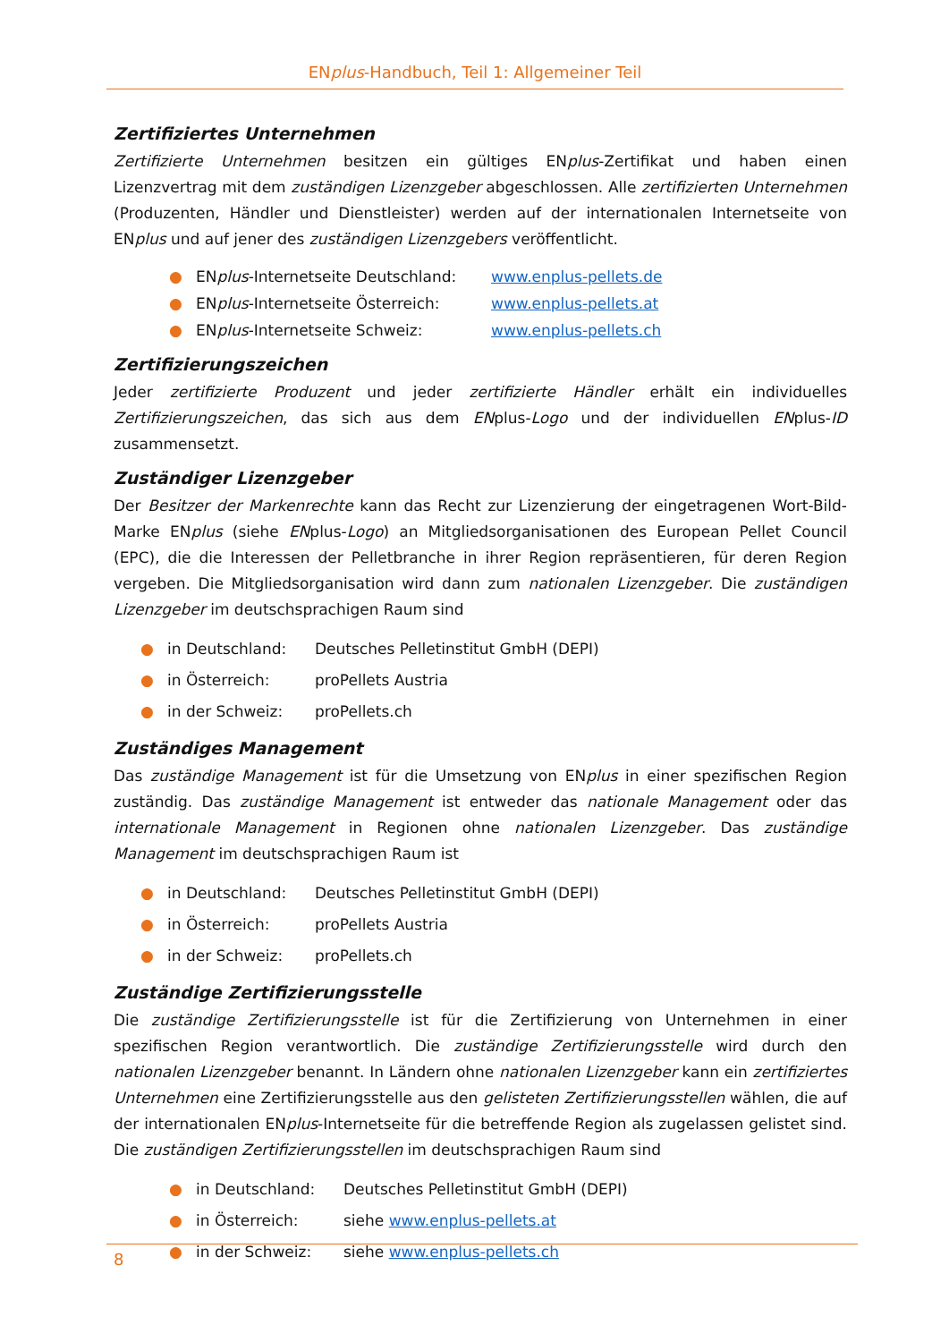ENplus-Handbuch, Teil 1: Allgemeiner Teil
Zertifiziertes Unternehmen
Zertifizierte Unternehmen besitzen ein gültiges ENplus-Zertifikat und haben einen Lizenzvertrag mit dem zuständigen Lizenzgeber abgeschlossen. Alle zertifizierten Unternehmen (Produzenten, Händler und Dienstleister) werden auf der internationalen Internetseite von ENplus und auf jener des zuständigen Lizenzgebers veröffentlicht.
● ENplus-Internetseite Deutschland: www.enplus-pellets.de
● ENplus-Internetseite Österreich: www.enplus-pellets.at
● ENplus-Internetseite Schweiz: www.enplus-pellets.ch
Zertifizierungszeichen
Jeder zertifizierte Produzent und jeder zertifizierte Händler erhält ein individuelles Zertifizierungszeichen, das sich aus dem ENplus-Logo und der individuellen ENplus-ID zusammensetzt.
Zuständiger Lizenzgeber
Der Besitzer der Markenrechte kann das Recht zur Lizenzierung der eingetragenen Wort-Bild-Marke ENplus (siehe ENplus-Logo) an Mitgliedsorganisationen des European Pellet Council (EPC), die die Interessen der Pelletbranche in ihrer Region repräsentieren, für deren Region vergeben. Die Mitgliedsorganisation wird dann zum nationalen Lizenzgeber. Die zuständigen Lizenzgeber im deutschsprachigen Raum sind
● in Deutschland: Deutsches Pelletinstitut GmbH (DEPI)
● in Österreich: proPellets Austria
● in der Schweiz: proPellets.ch
Zuständiges Management
Das zuständige Management ist für die Umsetzung von ENplus in einer spezifischen Region zuständig. Das zuständige Management ist entweder das nationale Management oder das internationale Management in Regionen ohne nationalen Lizenzgeber. Das zuständige Management im deutschsprachigen Raum ist
● in Deutschland: Deutsches Pelletinstitut GmbH (DEPI)
● in Österreich: proPellets Austria
● in der Schweiz: proPellets.ch
Zuständige Zertifizierungsstelle
Die zuständige Zertifizierungsstelle ist für die Zertifizierung von Unternehmen in einer spezifischen Region verantwortlich. Die zuständige Zertifizierungsstelle wird durch den nationalen Lizenzgeber benannt. In Ländern ohne nationalen Lizenzgeber kann ein zertifiziertes Unternehmen eine Zertifizierungsstelle aus den gelisteten Zertifizierungsstellen wählen, die auf der internationalen ENplus-Internetseite für die betreffende Region als zugelassen gelistet sind. Die zuständigen Zertifizierungsstellen im deutschsprachigen Raum sind
● in Deutschland: Deutsches Pelletinstitut GmbH (DEPI)
● in Österreich: siehe www.enplus-pellets.at
● in der Schweiz: siehe www.enplus-pellets.ch
8